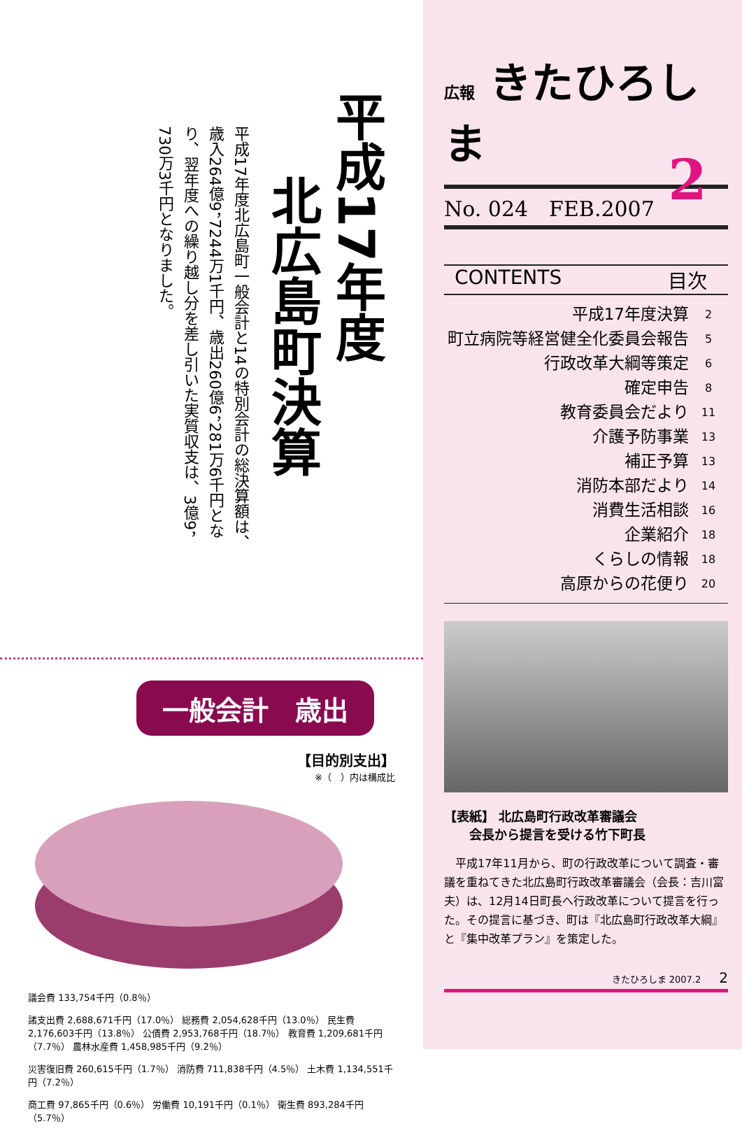平成17年度
北広島町決算
平成17年度北広島町一般会計と14の特別会計の総決算額は、歳入264億9，7244万1千円、歳出260億6，281万6千円となり、翌年度への繰り越し分を差し引いた実質収支は、3億9，730万3千円となりました。
一般会計　歳出
【目的別支出】
※（　）内は構成比
議会費 133,754千円（0.8％）
諸支出費 2,688,671千円（17.0％） 総務費 2,054,628千円（13.0％） 民生費 2,176,603千円（13.8％） 公債費 2,953,768千円（18.7％） 教育費 1,209,681千円（7.7％） 農林水産費 1,458,985千円（9.2％）
災害復旧費 260,615千円（1.7％） 消防費 711,838千円（4.5％） 土木費 1,134,551千円（7.2％）
商工費 97,865千円（0.6％） 労働費 10,191千円（0.1％） 衛生費 893,284千円（5.7％）
広報 きたひろしま
No. 024　FEB.2007 2
CONTENTS 目次
平成17年度決算 2
町立病院等経営健全化委員会報告 5
行政改革大綱等策定 6
確定申告 8
教育委員会だより 11
介護予防事業 13
補正予算 13
消防本部だより 14
消費生活相談 16
企業紹介 18
くらしの情報 18
高原からの花便り 20
【表紙】 北広島町行政改革審議会
　　会長から提言を受ける竹下町長
平成17年11月から、町の行政改革について調査・審議を重ねてきた北広島町行政改革審議会（会長：吉川富夫）は、12月14日町長へ行政改革について提言を行った。その提言に基づき、町は『北広島町行政改革大綱』と『集中改革プラン』を策定した。
きたひろしま 2007.2　　2